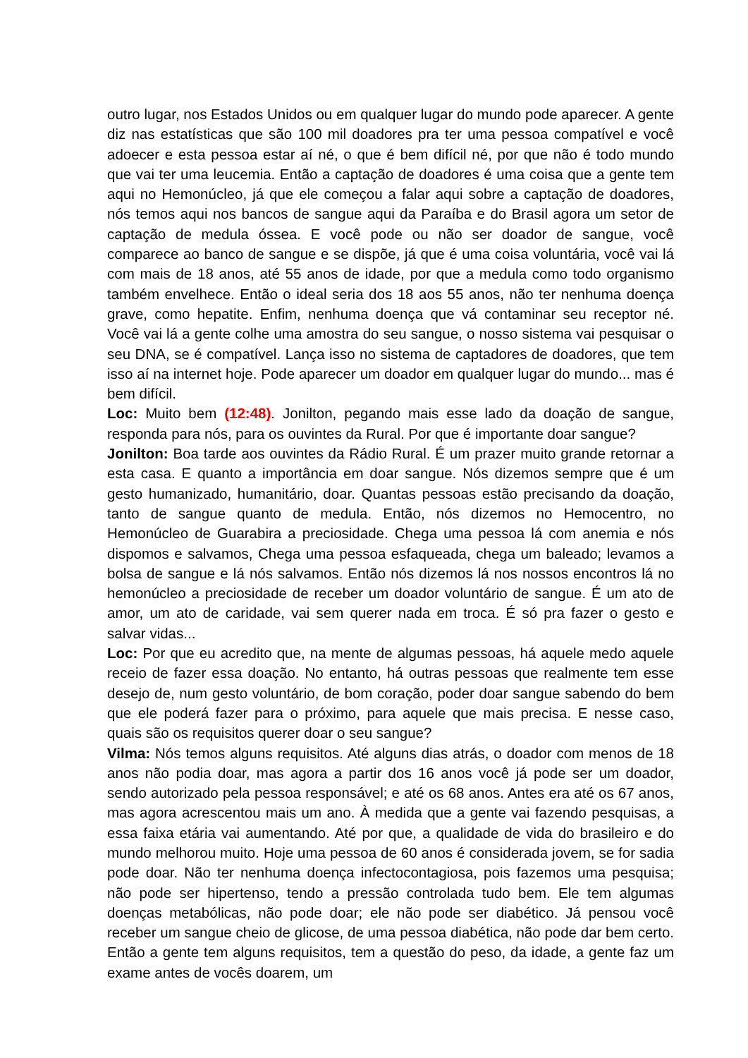outro lugar, nos Estados Unidos ou em qualquer lugar do mundo pode aparecer. A gente diz nas estatísticas que são 100 mil doadores pra ter uma pessoa compatível e você adoecer e esta pessoa estar aí né, o que é bem difícil né, por que não é todo mundo que vai ter uma leucemia. Então a captação de doadores é uma coisa que a gente tem aqui no Hemonúcleo, já que ele começou a falar aqui sobre a captação de doadores, nós temos aqui nos bancos de sangue aqui da Paraíba e do Brasil agora um setor de captação de medula óssea. E você pode ou não ser doador de sangue, você comparece ao banco de sangue e se dispõe, já que é uma coisa voluntária, você vai lá com mais de 18 anos, até 55 anos de idade, por que a medula como todo organismo também envelhece. Então o ideal seria dos 18 aos 55 anos, não ter nenhuma doença grave, como hepatite. Enfim, nenhuma doença que vá contaminar seu receptor né. Você vai lá a gente colhe uma amostra do seu sangue, o nosso sistema vai pesquisar o seu DNA, se é compatível. Lança isso no sistema de captadores de doadores, que tem isso aí na internet hoje. Pode aparecer um doador em qualquer lugar do mundo... mas é bem difícil.
Loc: Muito bem (12:48). Jonilton, pegando mais esse lado da doação de sangue, responda para nós, para os ouvintes da Rural. Por que é importante doar sangue?
Jonilton: Boa tarde aos ouvintes da Rádio Rural. É um prazer muito grande retornar a esta casa. E quanto a importância em doar sangue. Nós dizemos sempre que é um gesto humanizado, humanitário, doar. Quantas pessoas estão precisando da doação, tanto de sangue quanto de medula. Então, nós dizemos no Hemocentro, no Hemonúcleo de Guarabira a preciosidade. Chega uma pessoa lá com anemia e nós dispomos e salvamos, Chega uma pessoa esfaqueada, chega um baleado; levamos a bolsa de sangue e lá nós salvamos. Então nós dizemos lá nos nossos encontros lá no hemonúcleo a preciosidade de receber um doador voluntário de sangue. É um ato de amor, um ato de caridade, vai sem querer nada em troca. É só pra fazer o gesto e salvar vidas...
Loc: Por que eu acredito que, na mente de algumas pessoas, há aquele medo aquele receio de fazer essa doação. No entanto, há outras pessoas que realmente tem esse desejo de, num gesto voluntário, de bom coração, poder doar sangue sabendo do bem que ele poderá fazer para o próximo, para aquele que mais precisa. E nesse caso, quais são os requisitos querer doar o seu sangue?
Vilma: Nós temos alguns requisitos. Até alguns dias atrás, o doador com menos de 18 anos não podia doar, mas agora a partir dos 16 anos você já pode ser um doador, sendo autorizado pela pessoa responsável; e até os 68 anos. Antes era até os 67 anos, mas agora acrescentou mais um ano. À medida que a gente vai fazendo pesquisas, a essa faixa etária vai aumentando. Até por que, a qualidade de vida do brasileiro e do mundo melhorou muito. Hoje uma pessoa de 60 anos é considerada jovem, se for sadia pode doar. Não ter nenhuma doença infectocontagiosa, pois fazemos uma pesquisa; não pode ser hipertenso, tendo a pressão controlada tudo bem. Ele tem algumas doenças metabólicas, não pode doar; ele não pode ser diabético. Já pensou você receber um sangue cheio de glicose, de uma pessoa diabética, não pode dar bem certo. Então a gente tem alguns requisitos, tem a questão do peso, da idade, a gente faz um exame antes de vocês doarem, um